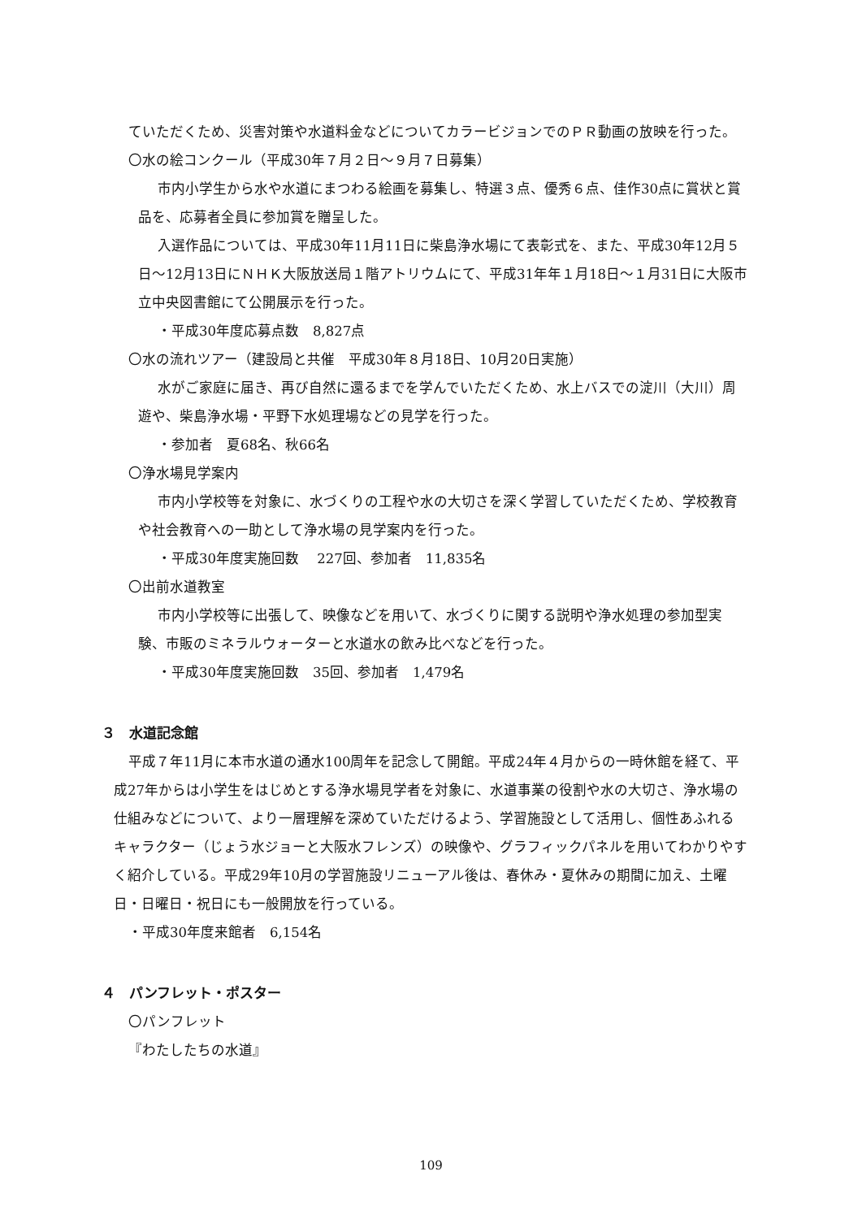ていただくため、災害対策や水道料金などについてカラービジョンでのＰＲ動画の放映を行った。
〇水の絵コンクール（平成30年７月２日～９月７日募集）
市内小学生から水や水道にまつわる絵画を募集し、特選３点、優秀６点、佳作30点に賞状と賞品を、応募者全員に参加賞を贈呈した。
入選作品については、平成30年11月11日に柴島浄水場にて表彰式を、また、平成30年12月５日～12月13日にＮＨＫ大阪放送局１階アトリウムにて、平成31年年１月18日～１月31日に大阪市立中央図書館にて公開展示を行った。
・平成30年度応募点数　8,827点
〇水の流れツアー（建設局と共催　平成30年８月18日、10月20日実施）
水がご家庭に届き、再び自然に還るまでを学んでいただくため、水上バスでの淀川（大川）周遊や、柴島浄水場・平野下水処理場などの見学を行った。
・参加者　夏68名、秋66名
〇浄水場見学案内
市内小学校等を対象に、水づくりの工程や水の大切さを深く学習していただくため、学校教育や社会教育への一助として浄水場の見学案内を行った。
・平成30年度実施回数　 227回、参加者　11,835名
〇出前水道教室
市内小学校等に出張して、映像などを用いて、水づくりに関する説明や浄水処理の参加型実験、市販のミネラルウォーターと水道水の飲み比べなどを行った。
・平成30年度実施回数　35回、参加者　1,479名
３　水道記念館
平成７年11月に本市水道の通水100周年を記念して開館。平成24年４月からの一時休館を経て、平成27年からは小学生をはじめとする浄水場見学者を対象に、水道事業の役割や水の大切さ、浄水場の仕組みなどについて、より一層理解を深めていただけるよう、学習施設として活用し、個性あふれるキャラクター（じょう水ジョーと大阪水フレンズ）の映像や、グラフィックパネルを用いてわかりやすく紹介している。平成29年10月の学習施設リニューアル後は、春休み・夏休みの期間に加え、土曜日・日曜日・祝日にも一般開放を行っている。
・平成30年度来館者　6,154名
４　パンフレット・ポスター
〇パンフレット
『わたしたちの水道』
109